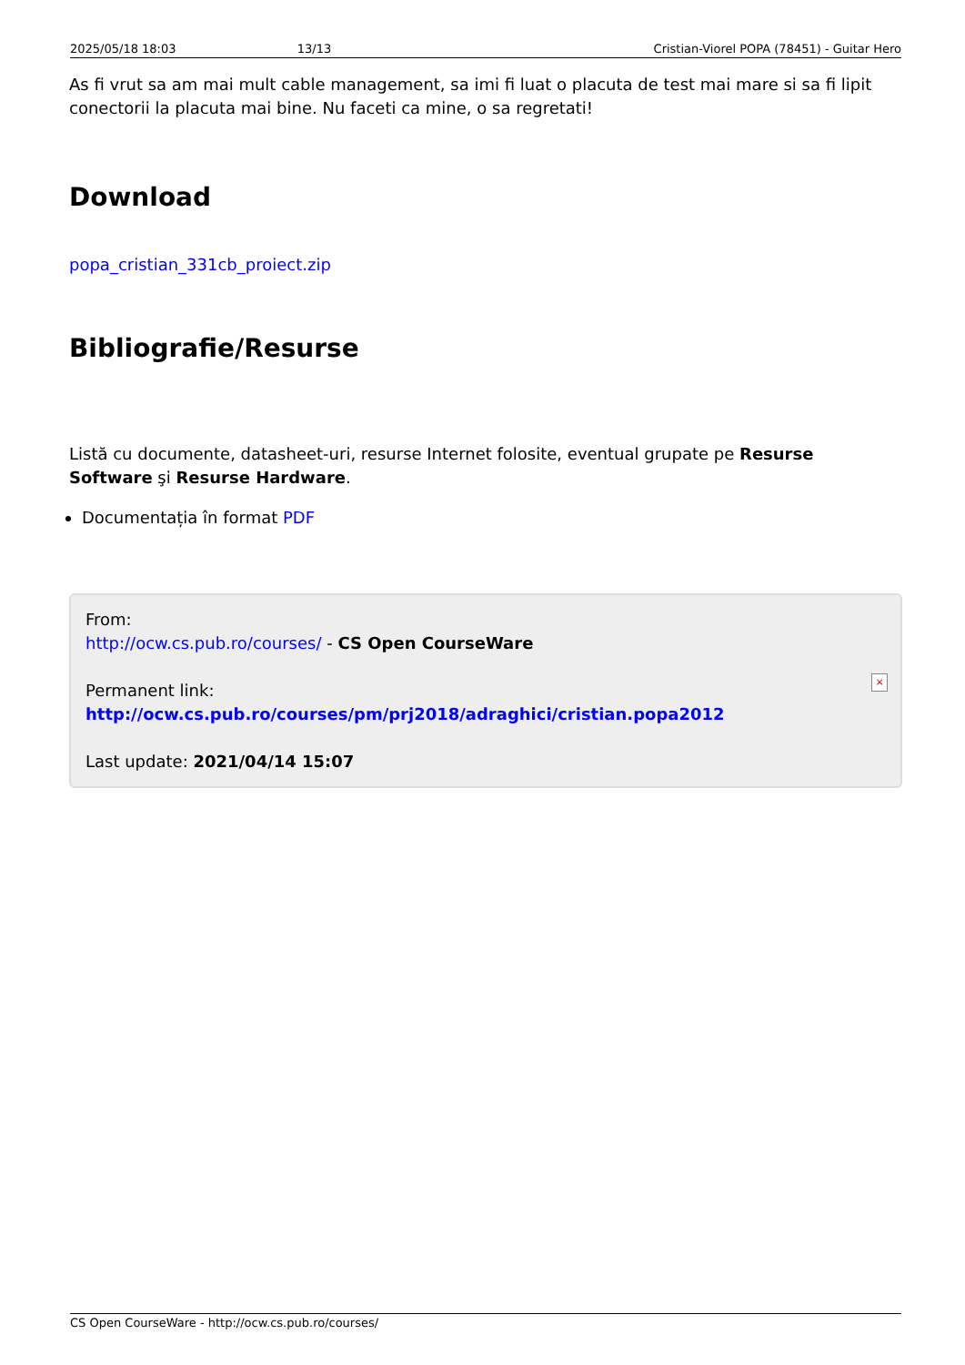| 2025/05/18 18:03 | 13/13 | Cristian-Viorel POPA (78451) - Guitar Hero |
As fi vrut sa am mai mult cable management, sa imi fi luat o placuta de test mai mare si sa fi lipit conectorii la placuta mai bine. Nu faceti ca mine, o sa regretati!
Download
popa_cristian_331cb_proiect.zip
Bibliografie/Resurse
Listă cu documente, datasheet-uri, resurse Internet folosite, eventual grupate pe Resurse Software şi Resurse Hardware.
Documentația în format PDF
From:
http://ocw.cs.pub.ro/courses/ - CS Open CourseWare
Permanent link:
http://ocw.cs.pub.ro/courses/pm/prj2018/adraghici/cristian.popa2012
Last update: 2021/04/14 15:07
×
CS Open CourseWare - http://ocw.cs.pub.ro/courses/